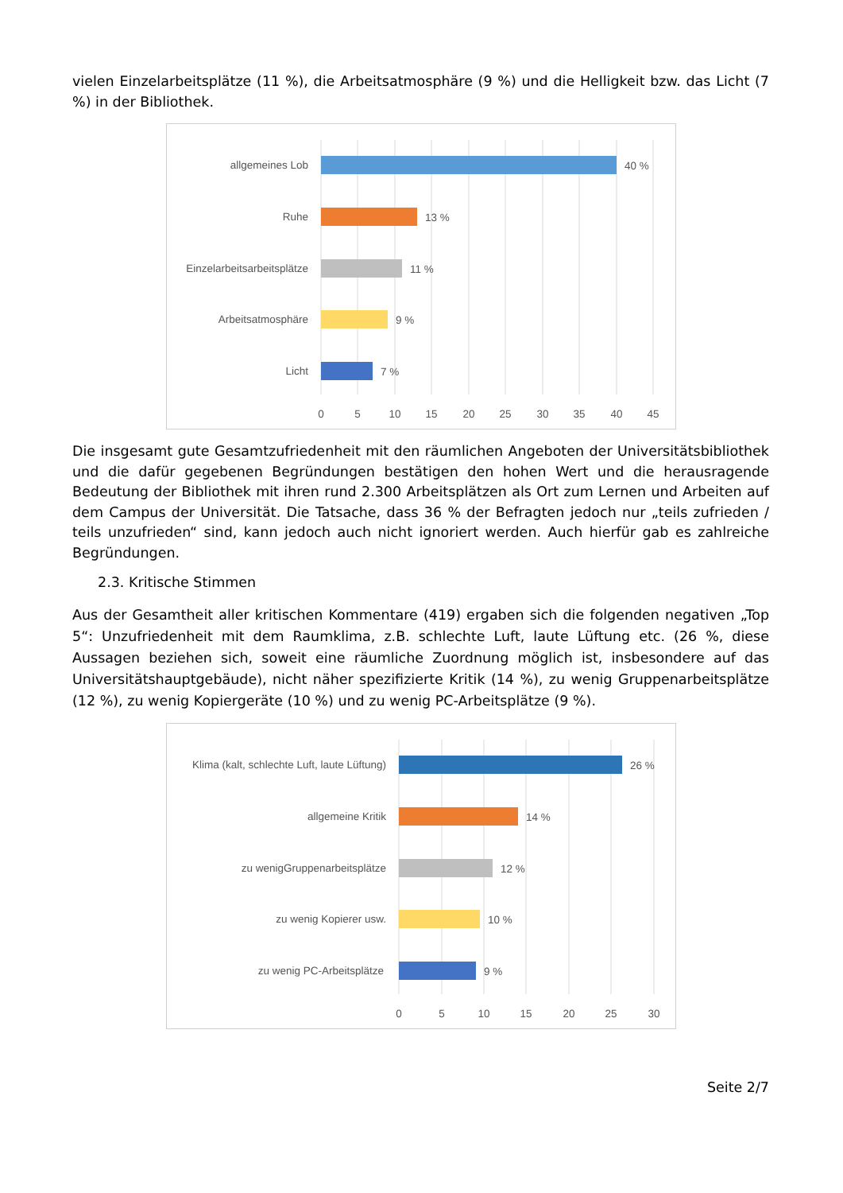vielen Einzelarbeitsplätze (11 %), die Arbeitsatmosphäre (9 %) und die Helligkeit bzw. das Licht (7 %) in der Bibliothek.
allgemeines Lob
Ruhe
Einzelarbeitsarbeitsplätze
Arbeitsatmosphäre
Licht
40 %
13 %
11 %
9 %
7 %
0
5
10
15
20
25
30
35
40
45
Die insgesamt gute Gesamtzufriedenheit mit den räumlichen Angeboten der Universitätsbibliothek und die dafür gegebenen Begründungen bestätigen den hohen Wert und die herausragende Bedeutung der Bibliothek mit ihren rund 2.300 Arbeitsplätzen als Ort zum Lernen und Arbeiten auf dem Campus der Universität. Die Tatsache, dass 36 % der Befragten jedoch nur „teils zufrieden / teils unzufrieden“ sind, kann jedoch auch nicht ignoriert werden. Auch hierfür gab es zahlreiche Begründungen.
2.3. Kritische Stimmen
Aus der Gesamtheit aller kritischen Kommentare (419) ergaben sich die folgenden negativen „Top 5“: Unzufriedenheit mit dem Raumklima, z.B. schlechte Luft, laute Lüftung etc. (26 %, diese Aussagen beziehen sich, soweit eine räumliche Zuordnung möglich ist, insbesondere auf das Universitätshauptgebäude), nicht näher spezifizierte Kritik (14 %), zu wenig Gruppenarbeitsplätze (12 %), zu wenig Kopiergeräte (10 %) und zu wenig PC-Arbeitsplätze (9 %).
Klima (kalt, schlechte Luft, laute Lüftung)
allgemeine Kritik
zu wenigGruppenarbeitsplätze
zu wenig Kopierer usw.
zu wenig PC-Arbeitsplätze
26 %
14 %
12 %
10 %
9 %
0
5
10
15
20
25
30
Seite 2/7